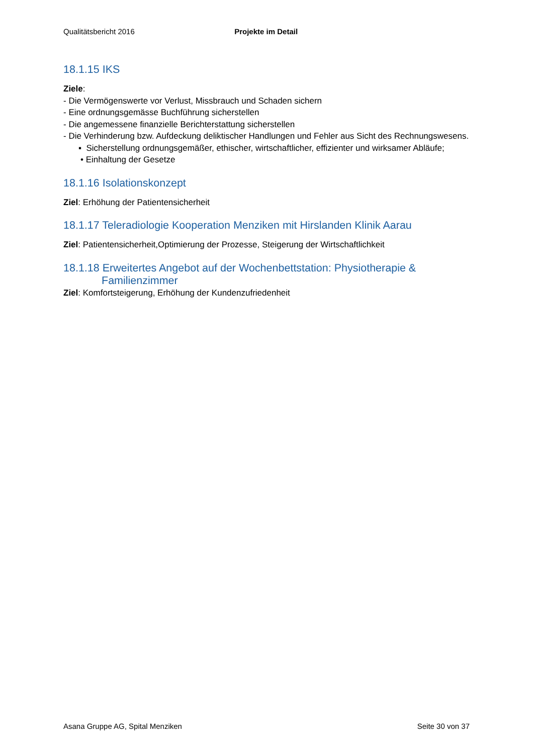Qualitätsbericht 2016 Projekte im Detail
18.1.15 IKS
Ziele:
- Die Vermögenswerte vor Verlust, Missbrauch und Schaden sichern
- Eine ordnungsgemässe Buchführung sicherstellen
- Die angemessene finanzielle Berichterstattung sicherstellen
- Die Verhinderung bzw. Aufdeckung deliktischer Handlungen und Fehler aus Sicht des Rechnungswesens.
▪ Sicherstellung ordnungsgemäßer, ethischer, wirtschaftlicher, effizienter und wirksamer Abläufe;
• Einhaltung der Gesetze
18.1.16 Isolationskonzept
Ziel: Erhöhung der Patientensicherheit
18.1.17 Teleradiologie Kooperation Menziken mit Hirslanden Klinik Aarau
Ziel: Patientensicherheit,Optimierung der Prozesse, Steigerung der Wirtschaftlichkeit
18.1.18 Erweitertes Angebot auf der Wochenbettstation: Physiotherapie & Familienzimmer
Ziel: Komfortsteigerung, Erhöhung der Kundenzufriedenheit
Asana Gruppe AG, Spital Menziken Seite 30 von 37